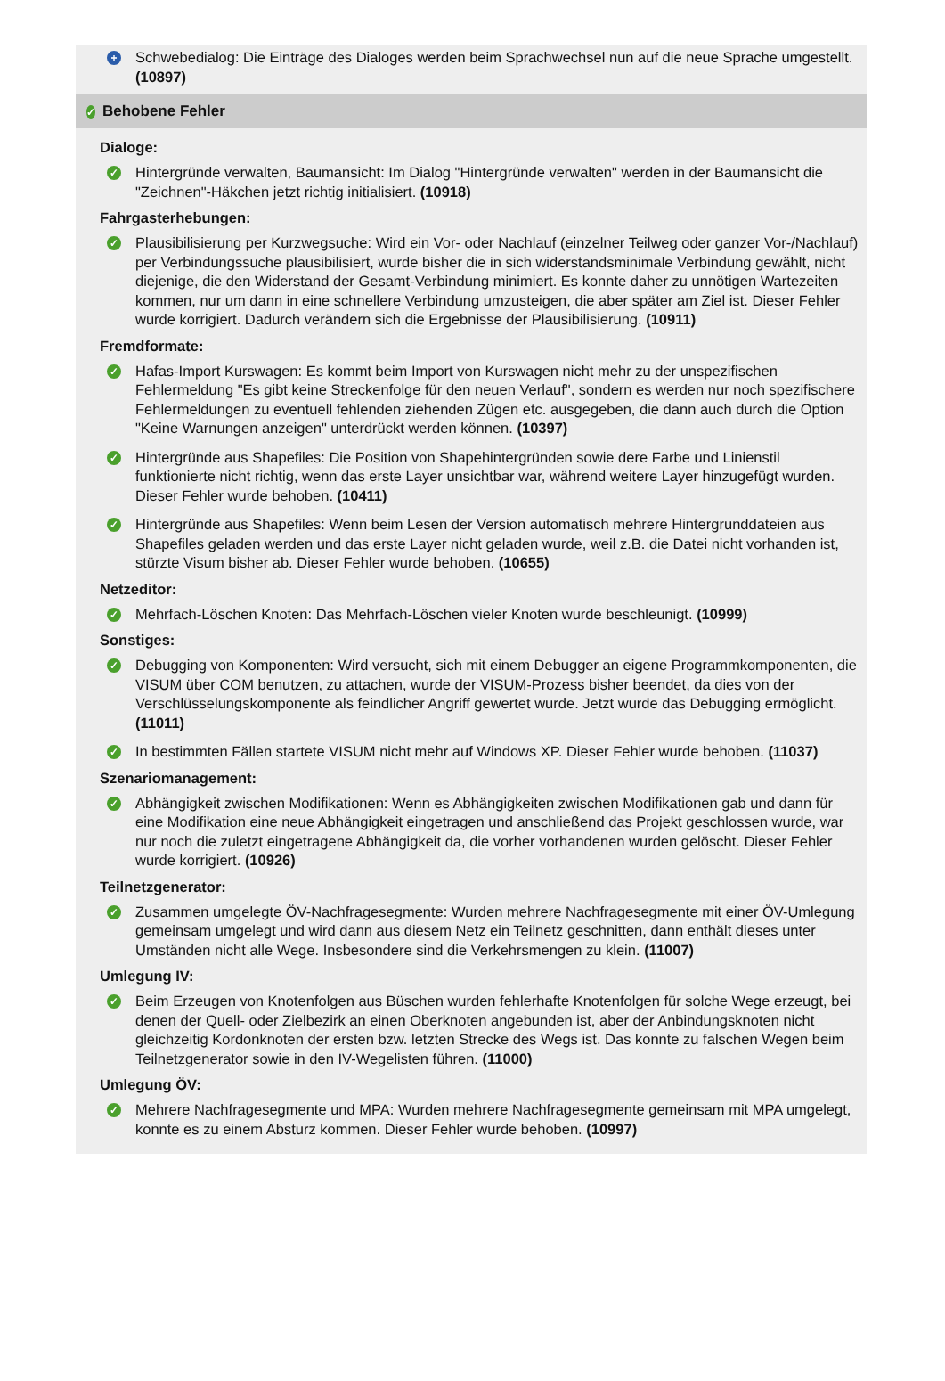+
Schwebedialog: Die Einträge des Dialoges werden beim Sprachwechsel nun auf die neue Sprache umgestellt. (10897)
✓ Behobene Fehler
Dialoge:
✓
Hintergründe verwalten, Baumansicht: Im Dialog "Hintergründe verwalten" werden in der Baumansicht die "Zeichnen"-Häkchen jetzt richtig initialisiert. (10918)
Fahrgasterhebungen:
✓
Plausibilisierung per Kurzwegsuche: Wird ein Vor- oder Nachlauf (einzelner Teilweg oder ganzer Vor-/Nachlauf) per Verbindungssuche plausibilisiert, wurde bisher die in sich widerstandsminimale Verbindung gewählt, nicht diejenige, die den Widerstand der Gesamt-Verbindung minimiert. Es konnte daher zu unnötigen Wartezeiten kommen, nur um dann in eine schnellere Verbindung umzusteigen, die aber später am Ziel ist. Dieser Fehler wurde korrigiert. Dadurch verändern sich die Ergebnisse der Plausibilisierung. (10911)
Fremdformate:
✓
Hafas-Import Kurswagen: Es kommt beim Import von Kurswagen nicht mehr zu der unspezifischen Fehlermeldung "Es gibt keine Streckenfolge für den neuen Verlauf", sondern es werden nur noch spezifischere Fehlermeldungen zu eventuell fehlenden ziehenden Zügen etc. ausgegeben, die dann auch durch die Option "Keine Warnungen anzeigen" unterdrückt werden können. (10397)
✓
Hintergründe aus Shapefiles: Die Position von Shapehintergründen sowie dere Farbe und Linienstil funktionierte nicht richtig, wenn das erste Layer unsichtbar war, während weitere Layer hinzugefügt wurden. Dieser Fehler wurde behoben. (10411)
✓
Hintergründe aus Shapefiles: Wenn beim Lesen der Version automatisch mehrere Hintergrunddateien aus Shapefiles geladen werden und das erste Layer nicht geladen wurde, weil z.B. die Datei nicht vorhanden ist, stürzte Visum bisher ab. Dieser Fehler wurde behoben. (10655)
Netzeditor:
✓
Mehrfach-Löschen Knoten: Das Mehrfach-Löschen vieler Knoten wurde beschleunigt. (10999)
Sonstiges:
✓
Debugging von Komponenten: Wird versucht, sich mit einem Debugger an eigene Programmkomponenten, die VISUM über COM benutzen, zu attachen, wurde der VISUM-Prozess bisher beendet, da dies von der Verschlüsselungskomponente als feindlicher Angriff gewertet wurde. Jetzt wurde das Debugging ermöglicht. (11011)
✓
In bestimmten Fällen startete VISUM nicht mehr auf Windows XP. Dieser Fehler wurde behoben. (11037)
Szenariomanagement:
✓
Abhängigkeit zwischen Modifikationen: Wenn es Abhängigkeiten zwischen Modifikationen gab und dann für eine Modifikation eine neue Abhängigkeit eingetragen und anschließend das Projekt geschlossen wurde, war nur noch die zuletzt eingetragene Abhängigkeit da, die vorher vorhandenen wurden gelöscht. Dieser Fehler wurde korrigiert. (10926)
Teilnetzgenerator:
✓
Zusammen umgelegte ÖV-Nachfragesegmente: Wurden mehrere Nachfragesegmente mit einer ÖV-Umlegung gemeinsam umgelegt und wird dann aus diesem Netz ein Teilnetz geschnitten, dann enthält dieses unter Umständen nicht alle Wege. Insbesondere sind die Verkehrsmengen zu klein. (11007)
Umlegung IV:
✓
Beim Erzeugen von Knotenfolgen aus Büschen wurden fehlerhafte Knotenfolgen für solche Wege erzeugt, bei denen der Quell- oder Zielbezirk an einen Oberknoten angebunden ist, aber der Anbindungsknoten nicht gleichzeitig Kordonknoten der ersten bzw. letzten Strecke des Wegs ist. Das konnte zu falschen Wegen beim Teilnetzgenerator sowie in den IV-Wegelisten führen. (11000)
Umlegung ÖV:
✓
Mehrere Nachfragesegmente und MPA: Wurden mehrere Nachfragesegmente gemeinsam mit MPA umgelegt, konnte es zu einem Absturz kommen. Dieser Fehler wurde behoben. (10997)